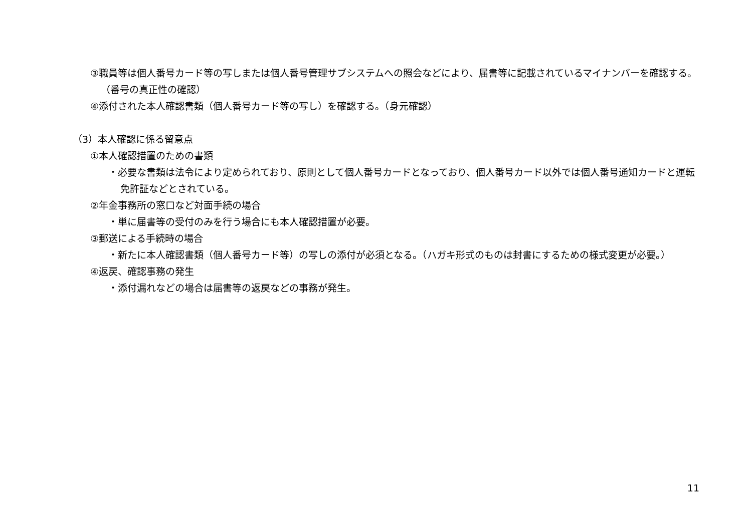③職員等は個人番号カード等の写しまたは個人番号管理サブシステムへの照会などにより、届書等に記載されているマイナンバーを確認する。（番号の真正性の確認）
④添付された本人確認書類（個人番号カード等の写し）を確認する。（身元確認）
（3）本人確認に係る留意点
①本人確認措置のための書類
・必要な書類は法令により定められており、原則として個人番号カードとなっており、個人番号カード以外では個人番号通知カードと運転免許証などとされている。
②年金事務所の窓口など対面手続の場合
・単に届書等の受付のみを行う場合にも本人確認措置が必要。
③郵送による手続時の場合
・新たに本人確認書類（個人番号カード等）の写しの添付が必須となる。（ハガキ形式のものは封書にするための様式変更が必要。）
④返戻、確認事務の発生
・添付漏れなどの場合は届書等の返戻などの事務が発生。
11